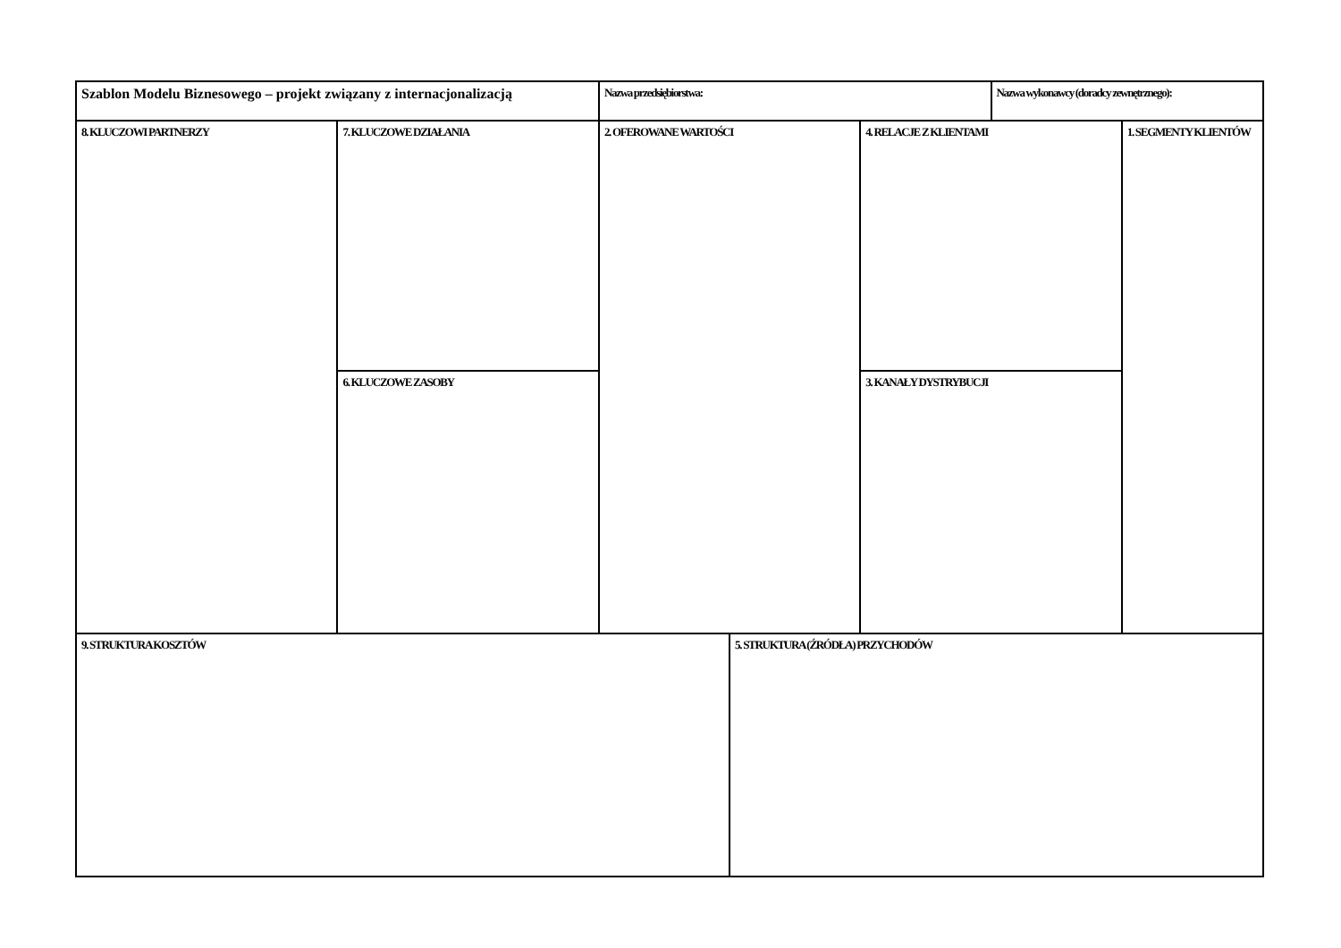| Szablon Modelu Biznesowego – projekt związany z internacjonalizacją | | Nazwa przedsiębiorstwa: | | | Nazwa wykonawcy (doradcy zewnętrznego): | |
| 8. KLUCZOWI PARTNERZY | 7. KLUCZOWE DZIAŁANIA | 2. OFEROWANE WARTOŚCI | | 4. RELACJE Z KLIENTAMI | | 1. SEGMENTY KLIENTÓW |
| | 6. KLUCZOWE ZASOBY | | | 3. KANAŁY DYSTRYBUCJI | | |
| 9. STRUKTURA KOSZTÓW | | | 5. STRUKTURA (ŹRÓDŁA) PRZYCHODÓW | | | |